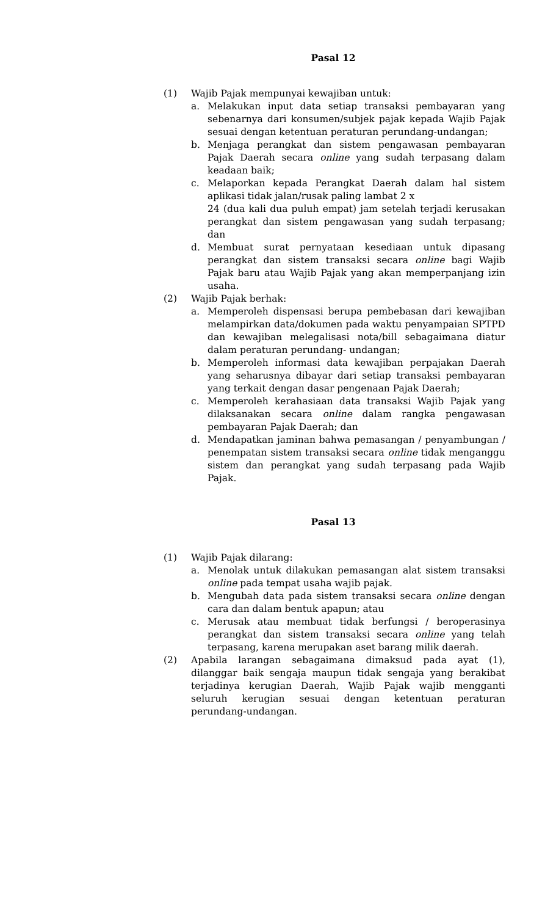Pasal 12
(1) Wajib Pajak mempunyai kewajiban untuk:
a. Melakukan input data setiap transaksi pembayaran yang sebenarnya dari konsumen/subjek pajak kepada Wajib Pajak sesuai dengan ketentuan peraturan perundang-undangan;
b. Menjaga perangkat dan sistem pengawasan pembayaran Pajak Daerah secara online yang sudah terpasang dalam keadaan baik;
c. Melaporkan kepada Perangkat Daerah dalam hal sistem aplikasi tidak jalan/rusak paling lambat 2 x
24 (dua kali dua puluh empat) jam setelah terjadi kerusakan perangkat dan sistem pengawasan yang sudah terpasang; dan
d. Membuat surat pernyataan kesediaan untuk dipasang perangkat dan sistem transaksi secara online bagi Wajib Pajak baru atau Wajib Pajak yang akan memperpanjang izin usaha.
(2) Wajib Pajak berhak:
a. Memperoleh dispensasi berupa pembebasan dari kewajiban melampirkan data/dokumen pada waktu penyampaian SPTPD dan kewajiban melegalisasi nota/bill sebagaimana diatur dalam peraturan perundang- undangan;
b. Memperoleh informasi data kewajiban perpajakan Daerah yang seharusnya dibayar dari setiap transaksi pembayaran yang terkait dengan dasar pengenaan Pajak Daerah;
c. Memperoleh kerahasiaan data transaksi Wajib Pajak yang dilaksanakan secara online dalam rangka pengawasan pembayaran Pajak Daerah; dan
d. Mendapatkan jaminan bahwa pemasangan / penyambungan / penempatan sistem transaksi secara online tidak menganggu sistem dan perangkat yang sudah terpasang pada Wajib Pajak.
Pasal 13
(1) Wajib Pajak dilarang:
a. Menolak untuk dilakukan pemasangan alat sistem transaksi online pada tempat usaha wajib pajak.
b. Mengubah data pada sistem transaksi secara online dengan cara dan dalam bentuk apapun; atau
c. Merusak atau membuat tidak berfungsi / beroperasinya perangkat dan sistem transaksi secara online yang telah terpasang, karena merupakan aset barang milik daerah.
(2) Apabila larangan sebagaimana dimaksud pada ayat (1), dilanggar baik sengaja maupun tidak sengaja yang berakibat terjadinya kerugian Daerah, Wajib Pajak wajib mengganti seluruh kerugian sesuai dengan ketentuan peraturan perundang-undangan.